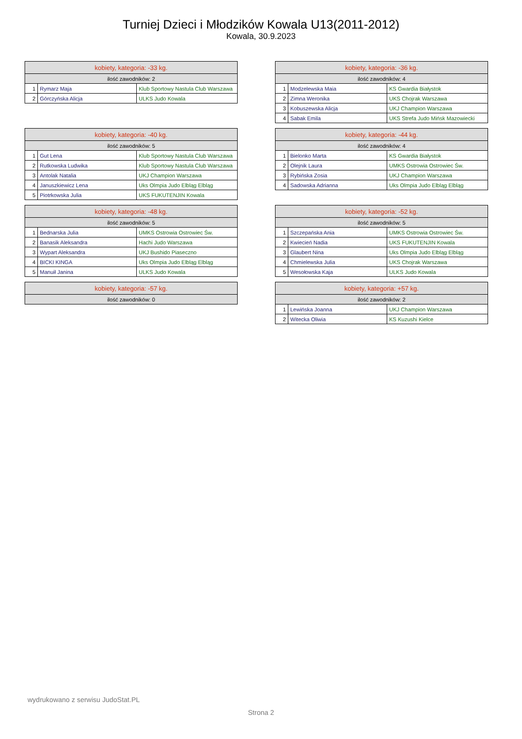Turniej Dzieci i Młodzików Kowala U13(2011-2012)
Kowala, 30.9.2023
| kobiety, kategoria: -33 kg. | | |
| --- | --- | --- |
| ilość zawodników: 2 | | |
| 1 | Rymarz Maja | Klub Sportowy Nastula Club Warszawa |
| 2 | Górczyńska Alicja | ULKS Judo Kowala |
| kobiety, kategoria: -36 kg. | | |
| --- | --- | --- |
| ilość zawodników: 4 | | |
| 1 | Modzelewska Maia | KS Gwardia Białystok |
| 2 | Zimna Weronika | UKS Chojrak Warszawa |
| 3 | Kobuszewska Alicja | UKJ Champion Warszawa |
| 4 | Sabak Emila | UKS Strefa Judo Mińsk Mazowiecki |
| kobiety, kategoria: -40 kg. | | |
| --- | --- | --- |
| ilość zawodników: 5 | | |
| 1 | Gut Lena | Klub Sportowy Nastula Club Warszawa |
| 2 | Rutkowska Ludwika | Klub Sportowy Nastula Club Warszawa |
| 3 | Antolak Natalia | UKJ Champion Warszawa |
| 4 | Januszkiewicz Lena | Uks Olmpia Judo Elbląg Elbląg |
| 5 | Piotrkowska Julia | UKS FUKUTENJIN Kowala |
| kobiety, kategoria: -44 kg. | | |
| --- | --- | --- |
| ilość zawodników: 4 | | |
| 1 | Bielonko Marta | KS Gwardia Białystok |
| 2 | Olejnik Laura | UMKS Ostrowia Ostrowiec Św. |
| 3 | Rybińska Zosia | UKJ Champion Warszawa |
| 4 | Sadowska Adrianna | Uks Olmpia Judo Elbląg Elbląg |
| kobiety, kategoria: -48 kg. | | |
| --- | --- | --- |
| ilość zawodników: 5 | | |
| 1 | Bednarska Julia | UMKS Ostrowia Ostrowiec Św. |
| 2 | Banasik Aleksandra | Hachi Judo Warszawa |
| 3 | Wypart Aleksandra | UKJ Bushido Piaseczno |
| 4 | BICKI KINGA | Uks Olmpia Judo Elbląg Elbląg |
| 5 | Manuił Janina | ULKS Judo Kowala |
| kobiety, kategoria: -52 kg. | | |
| --- | --- | --- |
| ilość zawodników: 5 | | |
| 1 | Szczepańska Ania | UMKS Ostrowia Ostrowiec Św. |
| 2 | Kwiecień Nadia | UKS FUKUTENJIN Kowala |
| 3 | Glaubert Nina | Uks Olmpia Judo Elbląg Elbląg |
| 4 | Chmielewska Julia | UKS Chojrak Warszawa |
| 5 | Wesołowska Kaja | ULKS Judo Kowala |
| kobiety, kategoria: -57 kg. |
| --- |
| ilość zawodników: 0 |
| kobiety, kategoria: +57 kg. | | |
| --- | --- | --- |
| ilość zawodników: 2 | | |
| 1 | Lewińska Joanna | UKJ Champion Warszawa |
| 2 | Witecka Oliwia | KS Kuzushi Kielce |
wydrukowano z serwisu JudoStat.PL
Strona 2